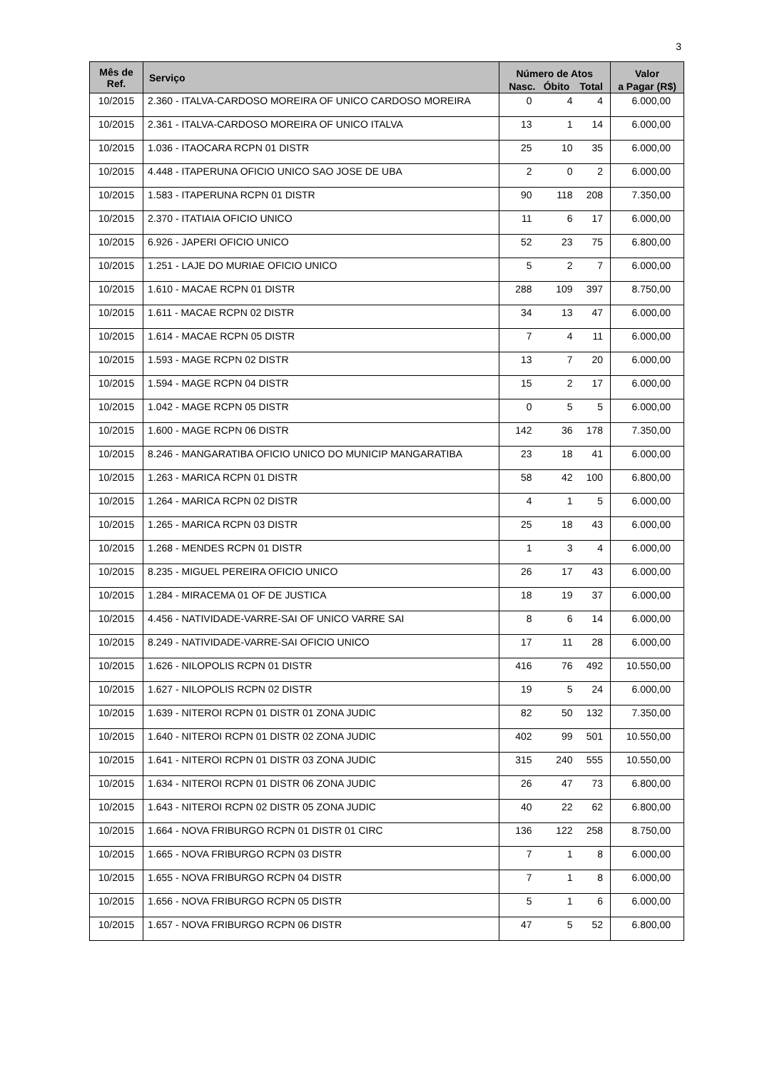3
| Mês de Ref. | Serviço | Número de Atos | | | Valor |
| --- | --- | --- | --- | --- | --- |
| | | Nasc. | Óbito | Total | a Pagar (R$) |
| 10/2015 | 2.360 - ITALVA-CARDOSO MOREIRA OF UNICO CARDOSO MOREIRA | 0 | 4 | 4 | 6.000,00 |
| 10/2015 | 2.361 - ITALVA-CARDOSO MOREIRA OF UNICO ITALVA | 13 | 1 | 14 | 6.000,00 |
| 10/2015 | 1.036 - ITAOCARA RCPN 01 DISTR | 25 | 10 | 35 | 6.000,00 |
| 10/2015 | 4.448 - ITAPERUNA OFICIO UNICO SAO JOSE DE UBA | 2 | 0 | 2 | 6.000,00 |
| 10/2015 | 1.583 - ITAPERUNA RCPN 01 DISTR | 90 | 118 | 208 | 7.350,00 |
| 10/2015 | 2.370 - ITATIAIA OFICIO UNICO | 11 | 6 | 17 | 6.000,00 |
| 10/2015 | 6.926 - JAPERI OFICIO UNICO | 52 | 23 | 75 | 6.800,00 |
| 10/2015 | 1.251 - LAJE DO MURIAE OFICIO UNICO | 5 | 2 | 7 | 6.000,00 |
| 10/2015 | 1.610 - MACAE RCPN 01 DISTR | 288 | 109 | 397 | 8.750,00 |
| 10/2015 | 1.611 - MACAE RCPN 02 DISTR | 34 | 13 | 47 | 6.000,00 |
| 10/2015 | 1.614 - MACAE RCPN 05 DISTR | 7 | 4 | 11 | 6.000,00 |
| 10/2015 | 1.593 - MAGE RCPN 02 DISTR | 13 | 7 | 20 | 6.000,00 |
| 10/2015 | 1.594 - MAGE RCPN 04 DISTR | 15 | 2 | 17 | 6.000,00 |
| 10/2015 | 1.042 - MAGE RCPN 05 DISTR | 0 | 5 | 5 | 6.000,00 |
| 10/2015 | 1.600 - MAGE RCPN 06 DISTR | 142 | 36 | 178 | 7.350,00 |
| 10/2015 | 8.246 - MANGARATIBA OFICIO UNICO DO MUNICIP MANGARATIBA | 23 | 18 | 41 | 6.000,00 |
| 10/2015 | 1.263 - MARICA RCPN 01 DISTR | 58 | 42 | 100 | 6.800,00 |
| 10/2015 | 1.264 - MARICA RCPN 02 DISTR | 4 | 1 | 5 | 6.000,00 |
| 10/2015 | 1.265 - MARICA RCPN 03 DISTR | 25 | 18 | 43 | 6.000,00 |
| 10/2015 | 1.268 - MENDES RCPN 01 DISTR | 1 | 3 | 4 | 6.000,00 |
| 10/2015 | 8.235 - MIGUEL PEREIRA OFICIO UNICO | 26 | 17 | 43 | 6.000,00 |
| 10/2015 | 1.284 - MIRACEMA 01 OF DE JUSTICA | 18 | 19 | 37 | 6.000,00 |
| 10/2015 | 4.456 - NATIVIDADE-VARRE-SAI OF UNICO VARRE SAI | 8 | 6 | 14 | 6.000,00 |
| 10/2015 | 8.249 - NATIVIDADE-VARRE-SAI OFICIO UNICO | 17 | 11 | 28 | 6.000,00 |
| 10/2015 | 1.626 - NILOPOLIS RCPN 01 DISTR | 416 | 76 | 492 | 10.550,00 |
| 10/2015 | 1.627 - NILOPOLIS RCPN 02 DISTR | 19 | 5 | 24 | 6.000,00 |
| 10/2015 | 1.639 - NITEROI RCPN 01 DISTR 01 ZONA JUDIC | 82 | 50 | 132 | 7.350,00 |
| 10/2015 | 1.640 - NITEROI RCPN 01 DISTR 02 ZONA JUDIC | 402 | 99 | 501 | 10.550,00 |
| 10/2015 | 1.641 - NITEROI RCPN 01 DISTR 03 ZONA JUDIC | 315 | 240 | 555 | 10.550,00 |
| 10/2015 | 1.634 - NITEROI RCPN 01 DISTR 06 ZONA JUDIC | 26 | 47 | 73 | 6.800,00 |
| 10/2015 | 1.643 - NITEROI RCPN 02 DISTR 05 ZONA JUDIC | 40 | 22 | 62 | 6.800,00 |
| 10/2015 | 1.664 - NOVA FRIBURGO RCPN 01 DISTR 01 CIRC | 136 | 122 | 258 | 8.750,00 |
| 10/2015 | 1.665 - NOVA FRIBURGO RCPN 03 DISTR | 7 | 1 | 8 | 6.000,00 |
| 10/2015 | 1.655 - NOVA FRIBURGO RCPN 04 DISTR | 7 | 1 | 8 | 6.000,00 |
| 10/2015 | 1.656 - NOVA FRIBURGO RCPN 05 DISTR | 5 | 1 | 6 | 6.000,00 |
| 10/2015 | 1.657 - NOVA FRIBURGO RCPN 06 DISTR | 47 | 5 | 52 | 6.800,00 |